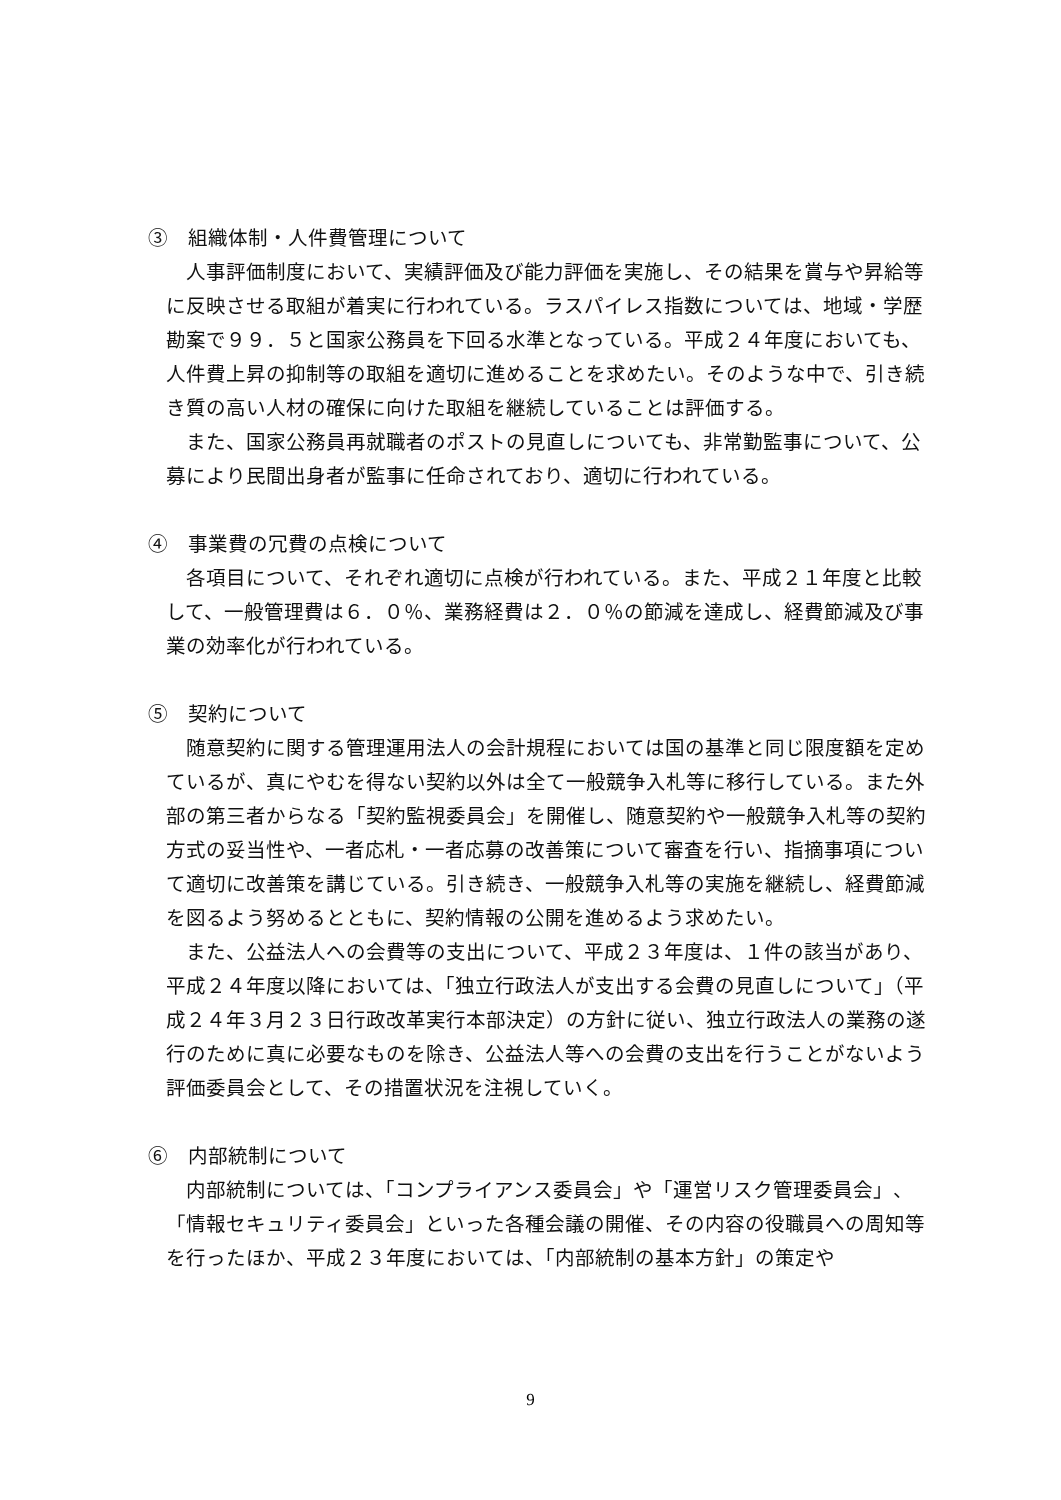③　組織体制・人件費管理について
人事評価制度において、実績評価及び能力評価を実施し、その結果を賞与や昇給等に反映させる取組が着実に行われている。ラスパイレス指数については、地域・学歴勘案で９９．５と国家公務員を下回る水準となっている。平成２４年度においても、人件費上昇の抑制等の取組を適切に進めることを求めたい。そのような中で、引き続き質の高い人材の確保に向けた取組を継続していることは評価する。
また、国家公務員再就職者のポストの見直しについても、非常勤監事について、公募により民間出身者が監事に任命されており、適切に行われている。
④　事業費の冗費の点検について
各項目について、それぞれ適切に点検が行われている。また、平成２１年度と比較して、一般管理費は６．０％、業務経費は２．０％の節減を達成し、経費節減及び事業の効率化が行われている。
⑤　契約について
随意契約に関する管理運用法人の会計規程においては国の基準と同じ限度額を定めているが、真にやむを得ない契約以外は全て一般競争入札等に移行している。また外部の第三者からなる「契約監視委員会」を開催し、随意契約や一般競争入札等の契約方式の妥当性や、一者応札・一者応募の改善策について審査を行い、指摘事項について適切に改善策を講じている。引き続き、一般競争入札等の実施を継続し、経費節減を図るよう努めるとともに、契約情報の公開を進めるよう求めたい。
また、公益法人への会費等の支出について、平成２３年度は、１件の該当があり、平成２４年度以降においては、「独立行政法人が支出する会費の見直しについて」（平成２４年３月２３日行政改革実行本部決定）の方針に従い、独立行政法人の業務の遂行のために真に必要なものを除き、公益法人等への会費の支出を行うことがないよう評価委員会として、その措置状況を注視していく。
⑥　内部統制について
内部統制については、「コンプライアンス委員会」や「運営リスク管理委員会」、「情報セキュリティ委員会」といった各種会議の開催、その内容の役職員への周知等を行ったほか、平成２３年度においては、「内部統制の基本方針」の策定や
9